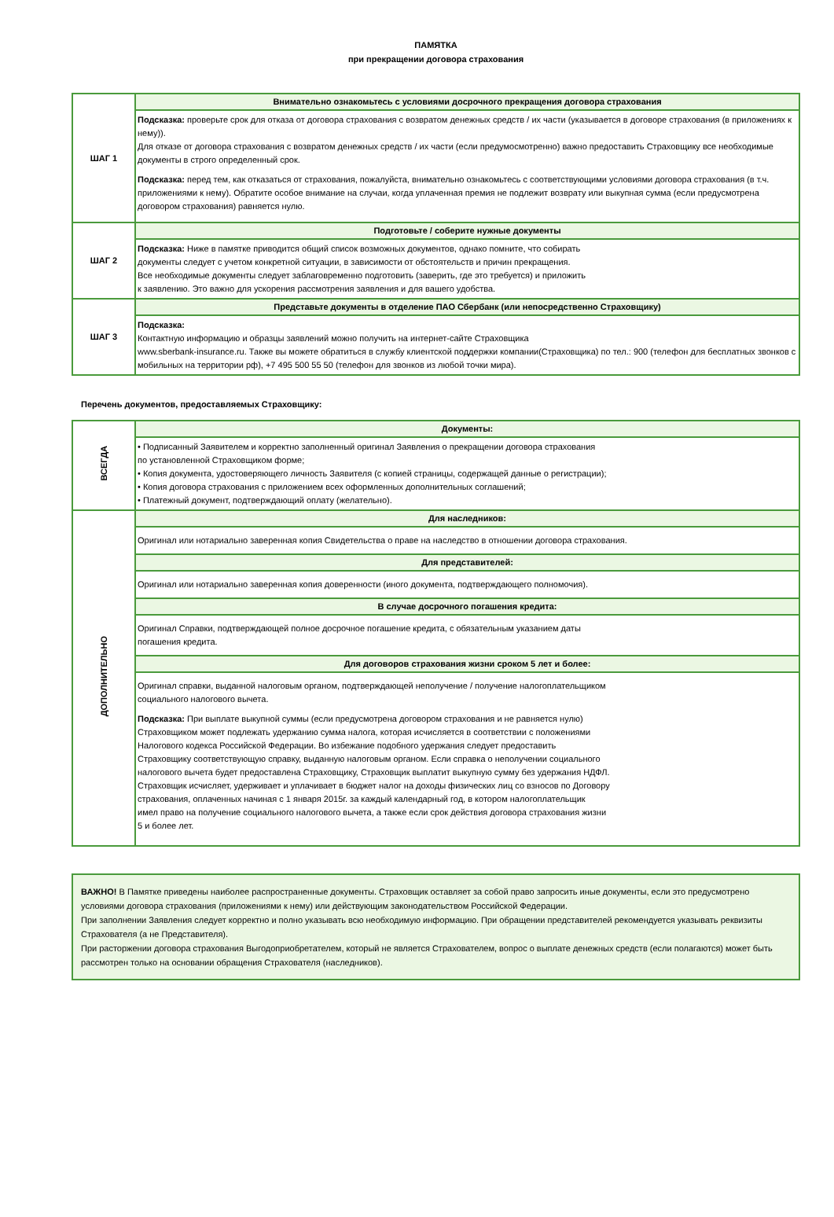ПАМЯТКА
при прекращении договора страхования
| ШАГ 1 | Внимательно ознакомьтесь с условиями досрочного прекращения договора страхования |
| | Подсказка: проверьте срок для отказа от договора страхования с возвратом денежных средств / их части (указывается в договоре страхования (в приложениях к нему)). Для отказе от договора страхования с возвратом денежных средств / их части (если предумосмотренно) важно предоставить Страховщику все необходимые документы в строго определенный срок. Подсказка: перед тем, как отказаться от страхования, пожалуйста, внимательно ознакомьтесь с соответствующими условиями договора страхования (в т.ч. приложениями к нему). Обратите особое внимание на случаи, когда уплаченная премия не подлежит возврату или выкупная сумма (если предусмотрена договором страхования) равняется нулю. |
| ШАГ 2 | Подготовьте / соберите нужные документы |
| | Подсказка: Ниже в памятке приводится общий список возможных документов, однако помните, что собирать документы следует с учетом конкретной ситуации, в зависимости от обстоятельств и причин прекращения. Все необходимые документы следует заблаговременно подготовить (заверить, где это требуется) и приложить к заявлению. Это важно для ускорения рассмотрения заявления и для вашего удобства. |
| ШАГ 3 | Представьте документы в отделение ПАО Сбербанк (или непосредственно Страховщику) |
| | Подсказка: Контактную информацию и образцы заявлений можно получить на интернет-сайте Страховщика www.sberbank-insurance.ru. Также вы можете обратиться в службу клиентской поддержки компании(Страховщика) по тел.: 900 (телефон для бесплатных звонков с мобильных на территории рф), +7 495 500 55 50 (телефон для звонков из любой точки мира). |
Перечень документов, предоставляемых Страховщику:
| ВСЕГДА | Документы: |
| | • Подписанный Заявителем и корректно заполненный оригинал Заявления о прекращении договора страхования по установленной Страховщиком форме; • Копия документа, удостоверяющего личность Заявителя (с копией страницы, содержащей данные о регистрации); • Копия договора страхования с приложением всех оформленных дополнительных соглашений; • Платежный документ, подтверждающий оплату (желательно). |
| ДОПОЛНИТЕЛЬНО | Для наследников: |
| | Оригинал или нотариально заверенная копия Свидетельства о праве на наследство в отношении договора страхования. |
| | Для представителей: |
| | Оригинал или нотариально заверенная копия доверенности (иного документа, подтверждающего полномочия). |
| | В случае досрочного погашения кредита: |
| | Оригинал Справки, подтверждающей полное досрочное погашение кредита, с обязательным указанием даты погашения кредита. |
| | Для договоров страхования жизни сроком 5 лет и более: |
| | Оригинал справки, выданной налоговым органом, подтверждающей неполучение / получение налогоплательщиком социального налогового вычета. Подсказка: При выплате выкупной суммы (если предусмотрена договором страхования и не равняется нулю) Страховщиком может подлежать удержанию сумма налога, которая исчисляется в соответствии с положениями Налогового кодекса Российской Федерации. Во избежание подобного удержания следует предоставить Страховщику соответствующую справку, выданную налоговым органом. Если справка о неполучении социального налогового вычета будет предоставлена Страховщику, Страховщик выплатит выкупную сумму без удержания НДФЛ. Страховщик исчисляет, удерживает и уплачивает в бюджет налог на доходы физических лиц со взносов по Договору страхования, оплаченных начиная с 1 января 2015г. за каждый календарный год, в котором налогоплательщик имел право на получение социального налогового вычета, а также если срок действия договора страхования жизни 5 и более лет. |
ВАЖНО! В Памятке приведены наиболее распространенные документы. Страховщик оставляет за собой право запросить иные документы, если это предусмотрено условиями договора страхования (приложениями к нему) или действующим законодательством Российской Федерации.
При заполнении Заявления следует корректно и полно указывать всю необходимую информацию. При обращении представителей рекомендуется указывать реквизиты Страхователя (а не Представителя).
При расторжении договора страхования Выгодоприобретателем, который не является Страхователем, вопрос о выплате денежных средств (если полагаются) может быть рассмотрен только на основании обращения Страхователя (наследников).